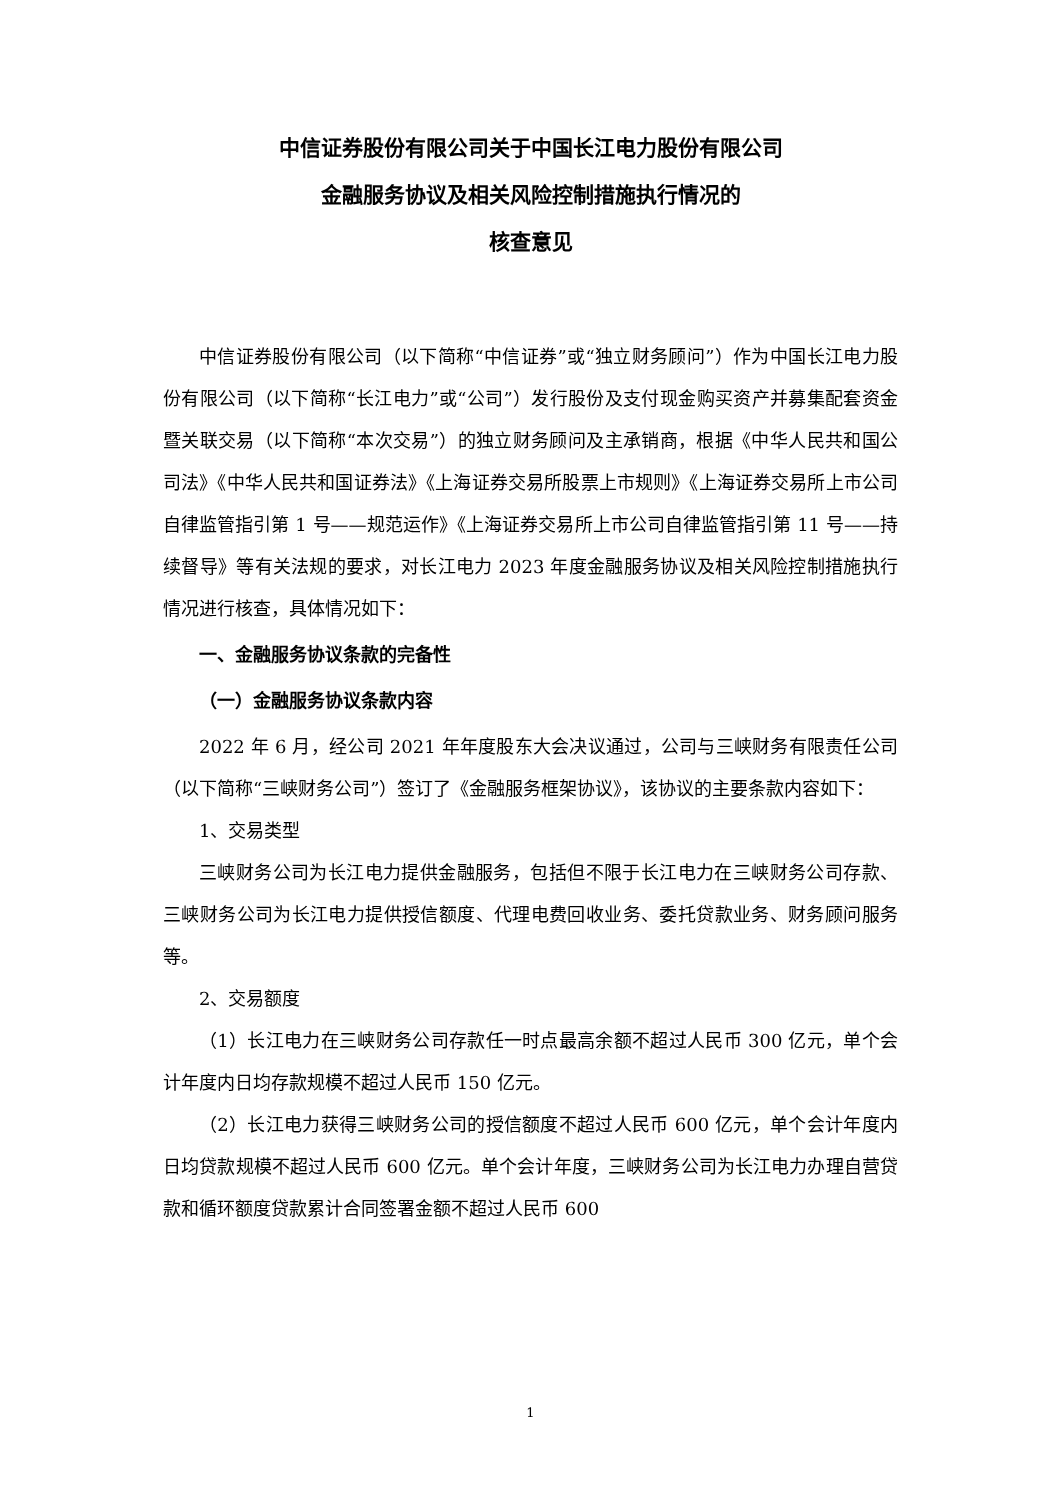中信证券股份有限公司关于中国长江电力股份有限公司
金融服务协议及相关风险控制措施执行情况的
核查意见
中信证券股份有限公司（以下简称“中信证券”或“独立财务顾问”）作为中国长江电力股份有限公司（以下简称“长江电力”或“公司”）发行股份及支付现金购买资产并募集配套资金暨关联交易（以下简称“本次交易”）的独立财务顾问及主承销商，根据《中华人民共和国公司法》《中华人民共和国证券法》《上海证券交易所股票上市规则》《上海证券交易所上市公司自律监管指引第 1 号——规范运作》《上海证券交易所上市公司自律监管指引第 11 号——持续督导》等有关法规的要求，对长江电力 2023 年度金融服务协议及相关风险控制措施执行情况进行核查，具体情况如下：
一、金融服务协议条款的完备性
（一）金融服务协议条款内容
2022 年 6 月，经公司 2021 年年度股东大会决议通过，公司与三峡财务有限责任公司（以下简称“三峡财务公司”）签订了《金融服务框架协议》，该协议的主要条款内容如下：
1、交易类型
三峡财务公司为长江电力提供金融服务，包括但不限于长江电力在三峡财务公司存款、三峡财务公司为长江电力提供授信额度、代理电费回收业务、委托贷款业务、财务顾问服务等。
2、交易额度
（1）长江电力在三峡财务公司存款任一时点最高余额不超过人民币 300 亿元，单个会计年度内日均存款规模不超过人民币 150 亿元。
（2）长江电力获得三峡财务公司的授信额度不超过人民币 600 亿元，单个会计年度内日均贷款规模不超过人民币 600 亿元。单个会计年度，三峡财务公司为长江电力办理自营贷款和循环额度贷款累计合同签署金额不超过人民币 600
1